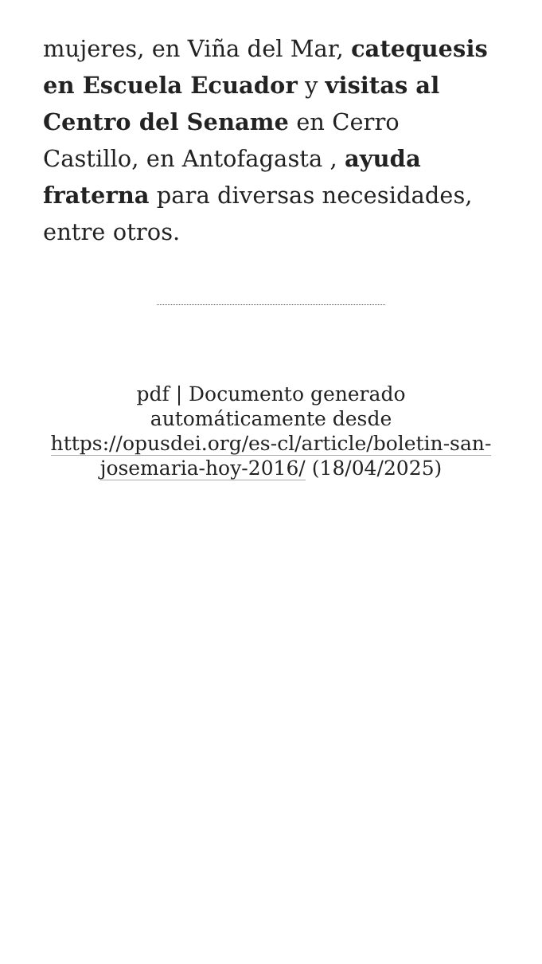mujeres, en Viña del Mar, catequesis en Escuela Ecuador y visitas al Centro del Sename en Cerro Castillo, en Antofagasta , ayuda fraterna para diversas necesidades, entre otros.
pdf | Documento generado automáticamente desde https://opusdei.org/es-cl/article/boletin-san-josemaria-hoy-2016/ (18/04/2025)